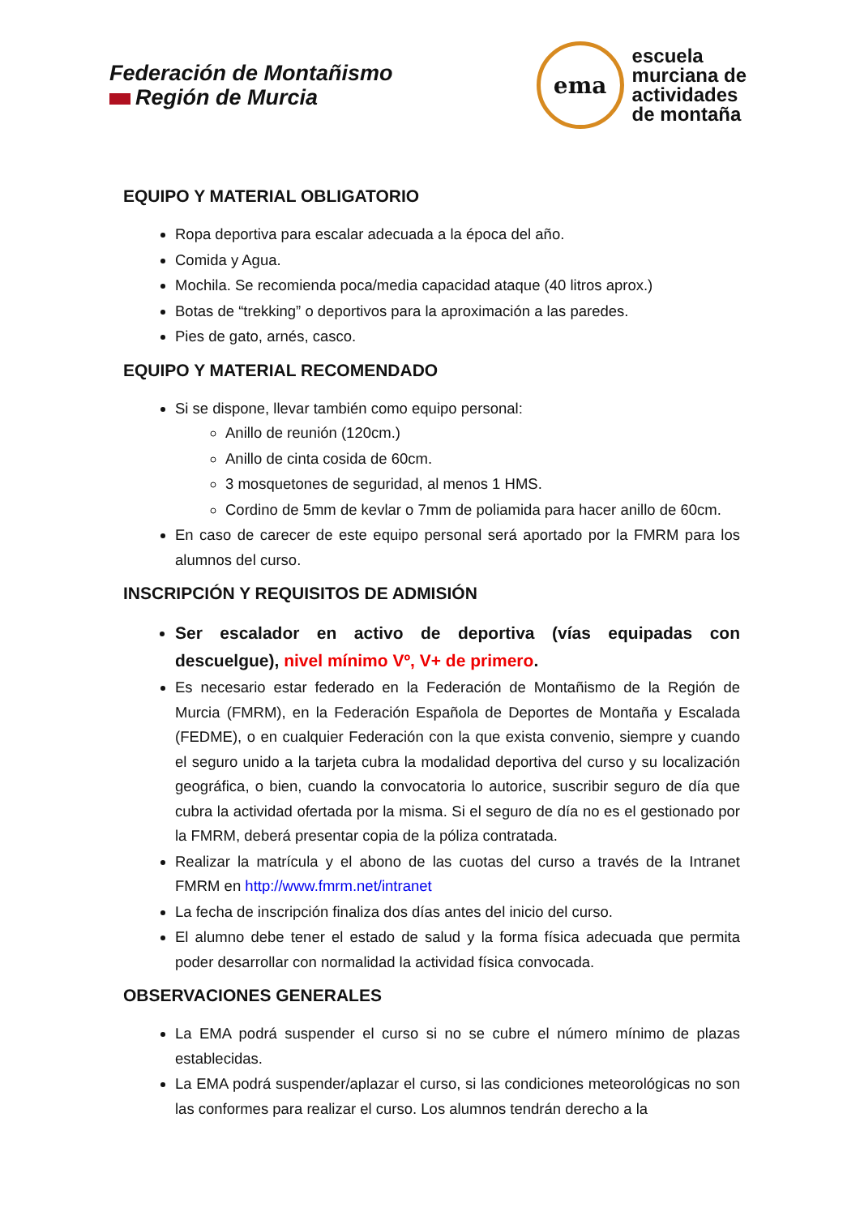Federación de Montañismo
Región de Murcia
ema
escuela
murciana de
actividades
de montaña
EQUIPO Y MATERIAL OBLIGATORIO
Ropa deportiva para escalar adecuada a la época del año.
Comida y Agua.
Mochila. Se recomienda poca/media capacidad ataque (40 litros aprox.)
Botas de “trekking” o deportivos para la aproximación a las paredes.
Pies de gato, arnés, casco.
EQUIPO Y MATERIAL RECOMENDADO
Si se dispone, llevar también como equipo personal:
Anillo de reunión (120cm.)
Anillo de cinta cosida de 60cm.
3 mosquetones de seguridad, al menos 1 HMS.
Cordino de 5mm de kevlar o 7mm de poliamida para hacer anillo de 60cm.
En caso de carecer de este equipo personal será aportado por la FMRM para los alumnos del curso.
INSCRIPCIÓN Y REQUISITOS DE ADMISIÓN
Ser escalador en activo de deportiva (vías equipadas con descuelgue), nivel mínimo Vº, V+ de primero.
Es necesario estar federado en la Federación de Montañismo de la Región de Murcia (FMRM), en la Federación Española de Deportes de Montaña y Escalada (FEDME), o en cualquier Federación con la que exista convenio, siempre y cuando el seguro unido a la tarjeta cubra la modalidad deportiva del curso y su localización geográfica, o bien, cuando la convocatoria lo autorice, suscribir seguro de día que cubra la actividad ofertada por la misma. Si el seguro de día no es el gestionado por la FMRM, deberá presentar copia de la póliza contratada.
Realizar la matrícula y el abono de las cuotas del curso a través de la Intranet FMRM en http://www.fmrm.net/intranet
La fecha de inscripción finaliza dos días antes del inicio del curso.
El alumno debe tener el estado de salud y la forma física adecuada que permita poder desarrollar con normalidad la actividad física convocada.
OBSERVACIONES GENERALES
La EMA podrá suspender el curso si no se cubre el número mínimo de plazas establecidas.
La EMA podrá suspender/aplazar el curso, si las condiciones meteorológicas no son las conformes para realizar el curso. Los alumnos tendrán derecho a la